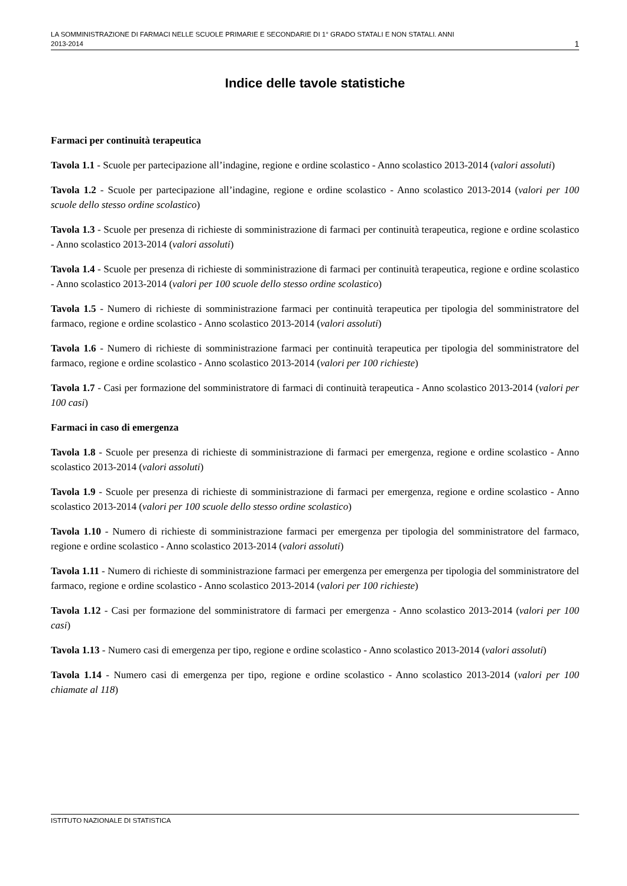LA SOMMINISTRAZIONE DI FARMACI NELLE SCUOLE PRIMARIE E SECONDARIE DI 1° GRADO STATALI E NON STATALI. ANNI
2013-2014
1
Indice delle tavole statistiche
Farmaci per continuità terapeutica
Tavola 1.1 - Scuole per partecipazione all’indagine, regione e ordine scolastico - Anno scolastico 2013-2014 (valori assoluti)
Tavola 1.2 - Scuole per partecipazione all’indagine, regione e ordine scolastico - Anno scolastico 2013-2014 (valori per 100 scuole dello stesso ordine scolastico)
Tavola 1.3 - Scuole per presenza di richieste di somministrazione di farmaci per continuità terapeutica, regione e ordine scolastico - Anno scolastico 2013-2014 (valori assoluti)
Tavola 1.4 - Scuole per presenza di richieste di somministrazione di farmaci per continuità terapeutica, regione e ordine scolastico - Anno scolastico 2013-2014 (valori per 100 scuole dello stesso ordine scolastico)
Tavola 1.5 - Numero di richieste di somministrazione farmaci per continuità terapeutica per tipologia del somministratore del farmaco, regione e ordine scolastico - Anno scolastico 2013-2014 (valori assoluti)
Tavola 1.6 - Numero di richieste di somministrazione farmaci per continuità terapeutica per tipologia del somministratore del farmaco, regione e ordine scolastico - Anno scolastico 2013-2014 (valori per 100 richieste)
Tavola 1.7 - Casi per formazione del somministratore di farmaci di continuità terapeutica - Anno scolastico 2013-2014 (valori per 100 casi)
Farmaci in caso di emergenza
Tavola 1.8 - Scuole per presenza di richieste di somministrazione di farmaci per emergenza, regione e ordine scolastico - Anno scolastico 2013-2014 (valori assoluti)
Tavola 1.9 - Scuole per presenza di richieste di somministrazione di farmaci per emergenza, regione e ordine scolastico - Anno scolastico 2013-2014 (valori per 100 scuole dello stesso ordine scolastico)
Tavola 1.10 - Numero di richieste di somministrazione farmaci per emergenza per tipologia del somministratore del farmaco, regione e ordine scolastico - Anno scolastico 2013-2014 (valori assoluti)
Tavola 1.11 - Numero di richieste di somministrazione farmaci per emergenza per emergenza per tipologia del somministratore del farmaco, regione e ordine scolastico - Anno scolastico 2013-2014 (valori per 100 richieste)
Tavola 1.12 - Casi per formazione del somministratore di farmaci per emergenza - Anno scolastico 2013-2014 (valori per 100 casi)
Tavola 1.13 - Numero casi di emergenza per tipo, regione e ordine scolastico - Anno scolastico 2013-2014 (valori assoluti)
Tavola 1.14 - Numero casi di emergenza per tipo, regione e ordine scolastico - Anno scolastico 2013-2014 (valori per 100 chiamate al 118)
ISTITUTO NAZIONALE DI STATISTICA